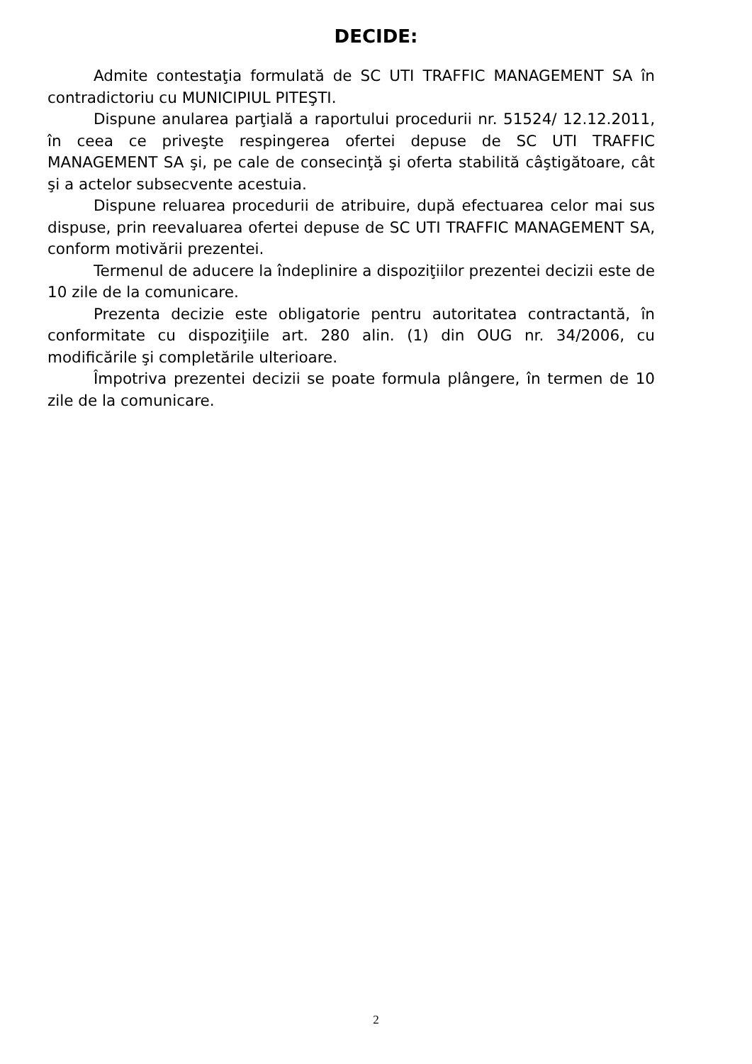DECIDE:
Admite contestaţia formulată de SC UTI TRAFFIC MANAGEMENT SA în contradictoriu cu MUNICIPIUL PITEŞTI.
Dispune anularea parţială a raportului procedurii nr. 51524/ 12.12.2011, în ceea ce priveşte respingerea ofertei depuse de SC UTI TRAFFIC MANAGEMENT SA şi, pe cale de consecinţă şi oferta stabilită câştigătoare, cât şi a actelor subsecvente acestuia.
Dispune reluarea procedurii de atribuire, după efectuarea celor mai sus dispuse, prin reevaluarea ofertei depuse de SC UTI TRAFFIC MANAGEMENT SA, conform motivării prezentei.
Termenul de aducere la îndeplinire a dispoziţiilor prezentei decizii este de 10 zile de la comunicare.
Prezenta decizie este obligatorie pentru autoritatea contractantă, în conformitate cu dispoziţiile art. 280 alin. (1) din OUG nr. 34/2006, cu modificările şi completările ulterioare.
Împotriva prezentei decizii se poate formula plângere, în termen de 10 zile de la comunicare.
2